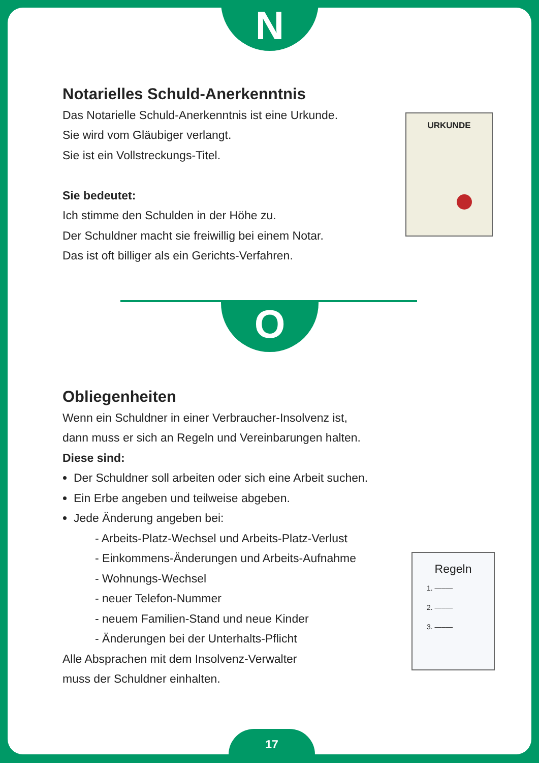N
Notarielles Schuld-Anerkenntnis
Das Notarielle Schuld-Anerkenntnis ist eine Urkunde.
Sie wird vom Gläubiger verlangt.
Sie ist ein Vollstreckungs-Titel.
Sie bedeutet:
Ich stimme den Schulden in der Höhe zu.
Der Schuldner macht sie freiwillig bei einem Notar.
Das ist oft billiger als ein Gerichts-Verfahren.
URKUNDE
O
Obliegenheiten
Wenn ein Schuldner in einer Verbraucher-Insolvenz ist,
dann muss er sich an Regeln und Vereinbarungen halten.
Diese sind:
Der Schuldner soll arbeiten oder sich eine Arbeit suchen.
Ein Erbe angeben und teilweise abgeben.
Jede Änderung angeben bei:
- Arbeits-Platz-Wechsel und Arbeits-Platz-Verlust
- Einkommens-Änderungen und Arbeits-Aufnahme
- Wohnungs-Wechsel
- neuer Telefon-Nummer
- neuem Familien-Stand und neue Kinder
- Änderungen bei der Unterhalts-Pflicht
Alle Absprachen mit dem Insolvenz-Verwalter
muss der Schuldner einhalten.
Regeln
1. —–—
2. —–—
3. —–—
17